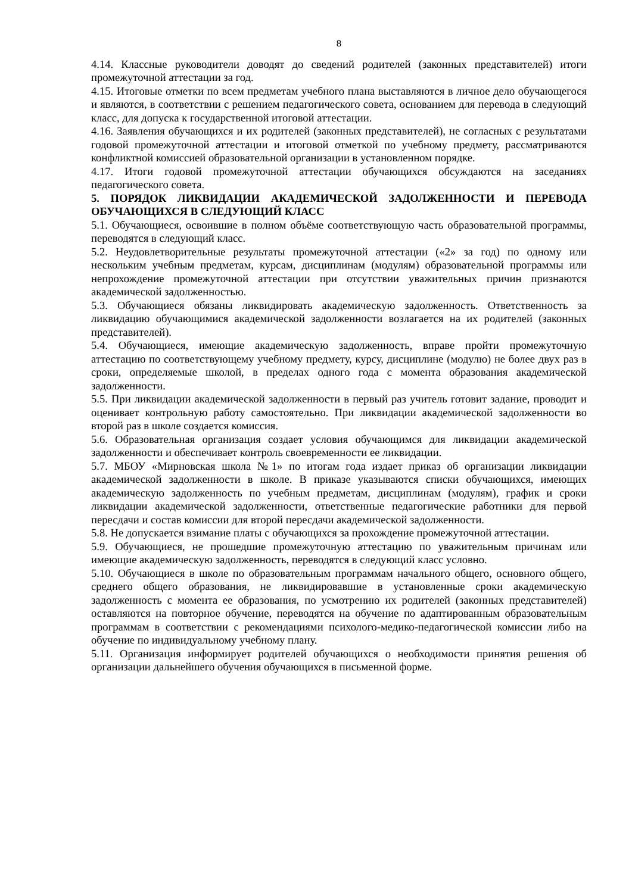8
4.14. Классные руководители доводят до сведений родителей (законных представителей) итоги промежуточной аттестации за год.
4.15. Итоговые отметки по всем предметам учебного плана выставляются в личное дело обучающегося и являются, в соответствии с решением педагогического совета, основанием для перевода в следующий класс, для допуска к государственной итоговой аттестации.
4.16. Заявления обучающихся и их родителей (законных представителей), не согласных с результатами годовой промежуточной аттестации и итоговой отметкой по учебному предмету, рассматриваются конфликтной комиссией образовательной организации в установленном порядке.
4.17. Итоги годовой промежуточной аттестации обучающихся обсуждаются на заседаниях педагогического совета.
5. ПОРЯДОК ЛИКВИДАЦИИ АКАДЕМИЧЕСКОЙ ЗАДОЛЖЕННОСТИ И ПЕРЕВОДА ОБУЧАЮЩИХСЯ В СЛЕДУЮЩИЙ КЛАСС
5.1. Обучающиеся, освоившие в полном объёме соответствующую часть образовательной программы, переводятся в следующий класс.
5.2. Неудовлетворительные результаты промежуточной аттестации («2» за год) по одному или нескольким учебным предметам, курсам, дисциплинам (модулям) образовательной программы или непрохождение промежуточной аттестации при отсутствии уважительных причин признаются академической задолженностью.
5.3. Обучающиеся обязаны ликвидировать академическую задолженность. Ответственность за ликвидацию обучающимися академической задолженности возлагается на их родителей (законных представителей).
5.4. Обучающиеся, имеющие академическую задолженность, вправе пройти промежуточную аттестацию по соответствующему учебному предмету, курсу, дисциплине (модулю) не более двух раз в сроки, определяемые школой, в пределах одного года с момента образования академической задолженности.
5.5. При ликвидации академической задолженности в первый раз учитель готовит задание, проводит и оценивает контрольную работу самостоятельно. При ликвидации академической задолженности во второй раз в школе создается комиссия.
5.6. Образовательная организация создает условия обучающимся для ликвидации академической задолженности и обеспечивает контроль своевременности ее ликвидации.
5.7. МБОУ «Мирновская школа №1» по итогам года издает приказ об организации ликвидации академической задолженности в школе. В приказе указываются списки обучающихся, имеющих академическую задолженность по учебным предметам, дисциплинам (модулям), график и сроки ликвидации академической задолженности, ответственные педагогические работники для первой пересдачи и состав комиссии для второй пересдачи академической задолженности.
5.8. Не допускается взимание платы с обучающихся за прохождение промежуточной аттестации.
5.9. Обучающиеся, не прошедшие промежуточную аттестацию по уважительным причинам или имеющие академическую задолженность, переводятся в следующий класс условно.
5.10. Обучающиеся в школе по образовательным программам начального общего, основного общего, среднего общего образования, не ликвидировавшие в установленные сроки академическую задолженность с момента ее образования, по усмотрению их родителей (законных представителей) оставляются на повторное обучение, переводятся на обучение по адаптированным образовательным программам в соответствии с рекомендациями психолого-медико-педагогической комиссии либо на обучение по индивидуальному учебному плану.
5.11. Организация информирует родителей обучающихся о необходимости принятия решения об организации дальнейшего обучения обучающихся в письменной форме.